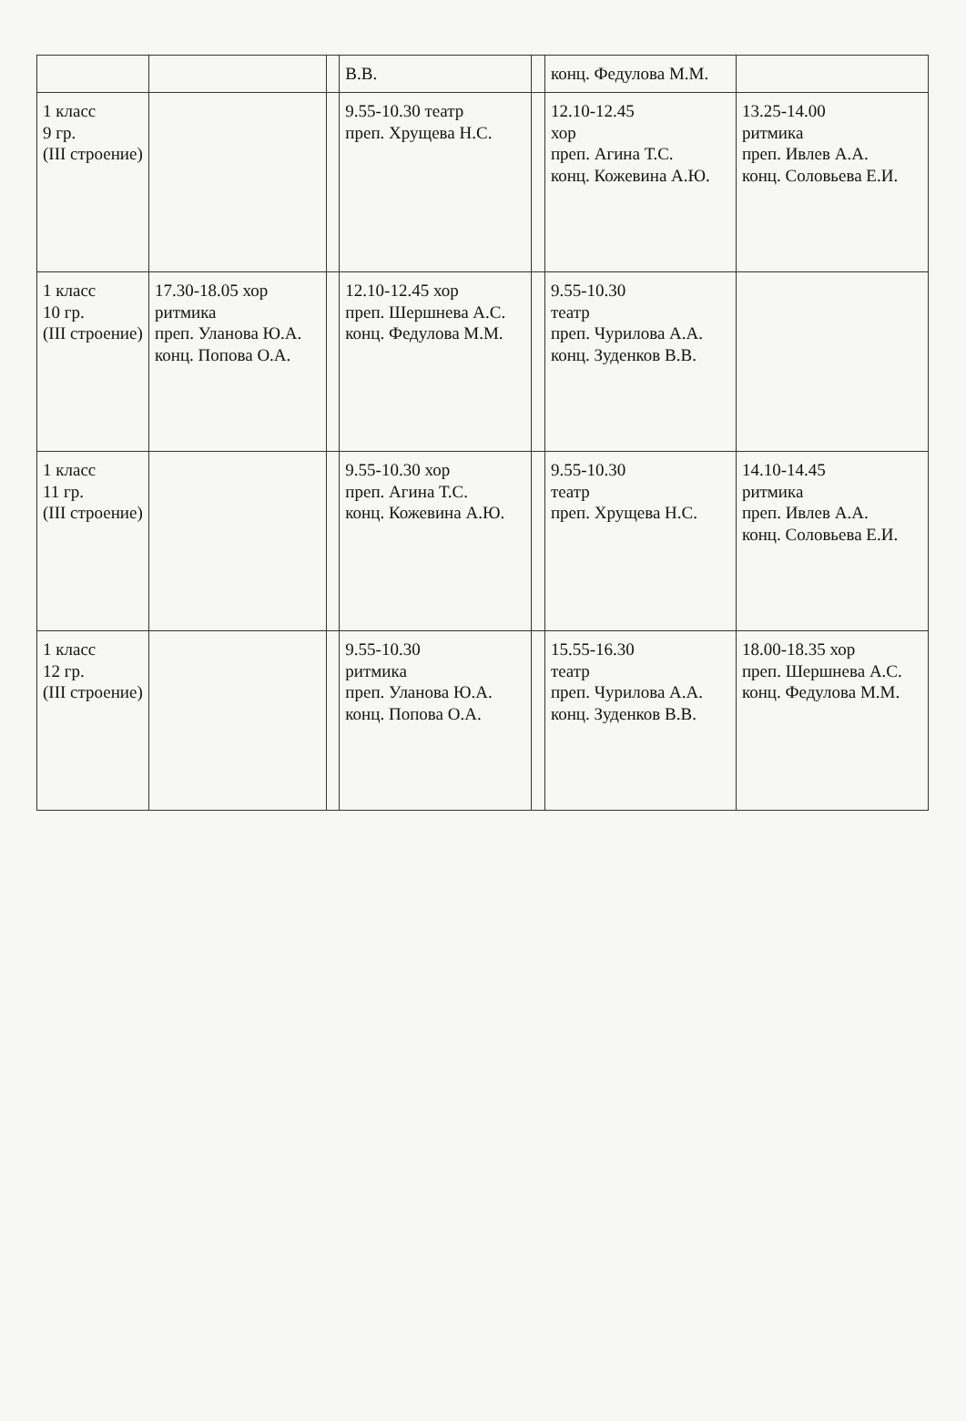| | | | В.В. | | конц. Федулова М.М. | |
| 1 класс 9 гр. (III строение) | | | 9.55-10.30 театр преп. Хрущева Н.С. | | 12.10-12.45 хор преп. Агина Т.С. конц. Кожевина А.Ю. | 13.25-14.00 ритмика преп. Ивлев А.А. конц. Соловьева Е.И. |
| 1 класс 10 гр. (III строение) | 17.30-18.05 хор ритмика преп. Уланова Ю.А. конц. Попова О.А. | | 12.10-12.45 хор преп. Шершнева А.С. конц. Федулова М.М. | | 9.55-10.30 театр преп. Чурилова А.А. конц. Зуденков В.В. | |
| 1 класс 11 гр. (III строение) | | | 9.55-10.30 хор преп. Агина Т.С. конц. Кожевина А.Ю. | | 9.55-10.30 театр преп. Хрущева Н.С. | 14.10-14.45 ритмика преп. Ивлев А.А. конц. Соловьева Е.И. |
| 1 класс 12 гр. (III строение) | | | 9.55-10.30 ритмика преп. Уланова Ю.А. конц. Попова О.А. | | 15.55-16.30 театр преп. Чурилова А.А. конц. Зуденков В.В. | 18.00-18.35 хор преп. Шершнева А.С. конц. Федулова М.М. |